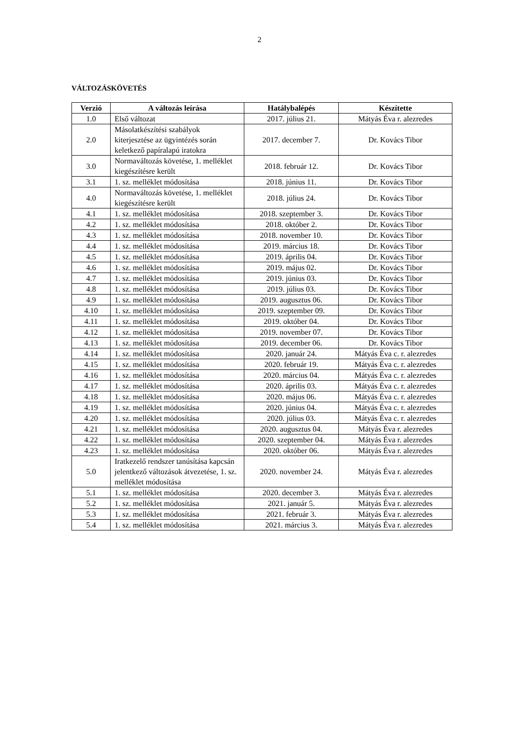2
VÁLTOZÁSKÖVETÉS
| Verzió | A változás leírása | Hatálybalépés | Készítette |
| --- | --- | --- | --- |
| 1.0 | Első változat | 2017. július 21. | Mátyás Éva r. alezredes |
| 2.0 | Másolatkészítési szabályok kiterjesztése az ügyintézés során keletkező papíralapú iratokra | 2017. december 7. | Dr. Kovács Tibor |
| 3.0 | Normaváltozás követése, 1. melléklet kiegészítésre került | 2018. február 12. | Dr. Kovács Tibor |
| 3.1 | 1. sz. melléklet módosítása | 2018. június 11. | Dr. Kovács Tibor |
| 4.0 | Normaváltozás követése, 1. melléklet kiegészítésre került | 2018. július 24. | Dr. Kovács Tibor |
| 4.1 | 1. sz. melléklet módosítása | 2018. szeptember 3. | Dr. Kovács Tibor |
| 4.2 | 1. sz. melléklet módosítása | 2018. október 2. | Dr. Kovács Tibor |
| 4.3 | 1. sz. melléklet módosítása | 2018. november 10. | Dr. Kovács Tibor |
| 4.4 | 1. sz. melléklet módosítása | 2019. március 18. | Dr. Kovács Tibor |
| 4.5 | 1. sz. melléklet módosítása | 2019. április 04. | Dr. Kovács Tibor |
| 4.6 | 1. sz. melléklet módosítása | 2019. május 02. | Dr. Kovács Tibor |
| 4.7 | 1. sz. melléklet módosítása | 2019. június 03. | Dr. Kovács Tibor |
| 4.8 | 1. sz. melléklet módosítása | 2019. július 03. | Dr. Kovács Tibor |
| 4.9 | 1. sz. melléklet módosítása | 2019. augusztus 06. | Dr. Kovács Tibor |
| 4.10 | 1. sz. melléklet módosítása | 2019. szeptember 09. | Dr. Kovács Tibor |
| 4.11 | 1. sz. melléklet módosítása | 2019. október 04. | Dr. Kovács Tibor |
| 4.12 | 1. sz. melléklet módosítása | 2019. november 07. | Dr. Kovács Tibor |
| 4.13 | 1. sz. melléklet módosítása | 2019. december 06. | Dr. Kovács Tibor |
| 4.14 | 1. sz. melléklet módosítása | 2020. január 24. | Mátyás Éva c. r. alezredes |
| 4.15 | 1. sz. melléklet módosítása | 2020. február 19. | Mátyás Éva c. r. alezredes |
| 4.16 | 1. sz. melléklet módosítása | 2020. március 04. | Mátyás Éva c. r. alezredes |
| 4.17 | 1. sz. melléklet módosítása | 2020. április 03. | Mátyás Éva c. r. alezredes |
| 4.18 | 1. sz. melléklet módosítása | 2020. május 06. | Mátyás Éva c. r. alezredes |
| 4.19 | 1. sz. melléklet módosítása | 2020. június 04. | Mátyás Éva c. r. alezredes |
| 4.20 | 1. sz. melléklet módosítása | 2020. július 03. | Mátyás Éva c. r. alezredes |
| 4.21 | 1. sz. melléklet módosítása | 2020. augusztus 04. | Mátyás Éva r. alezredes |
| 4.22 | 1. sz. melléklet módosítása | 2020. szeptember 04. | Mátyás Éva r. alezredes |
| 4.23 | 1. sz. melléklet módosítása | 2020. október 06. | Mátyás Éva r. alezredes |
| 5.0 | Iratkezelő rendszer tanúsítása kapcsán jelentkező változások átvezetése, 1. sz. melléklet módosítása | 2020. november 24. | Mátyás Éva r. alezredes |
| 5.1 | 1. sz. melléklet módosítása | 2020. december 3. | Mátyás Éva r. alezredes |
| 5.2 | 1. sz. melléklet módosítása | 2021. január 5. | Mátyás Éva r. alezredes |
| 5.3 | 1. sz. melléklet módosítása | 2021. február 3. | Mátyás Éva r. alezredes |
| 5.4 | 1. sz. melléklet módosítása | 2021. március 3. | Mátyás Éva r. alezredes |